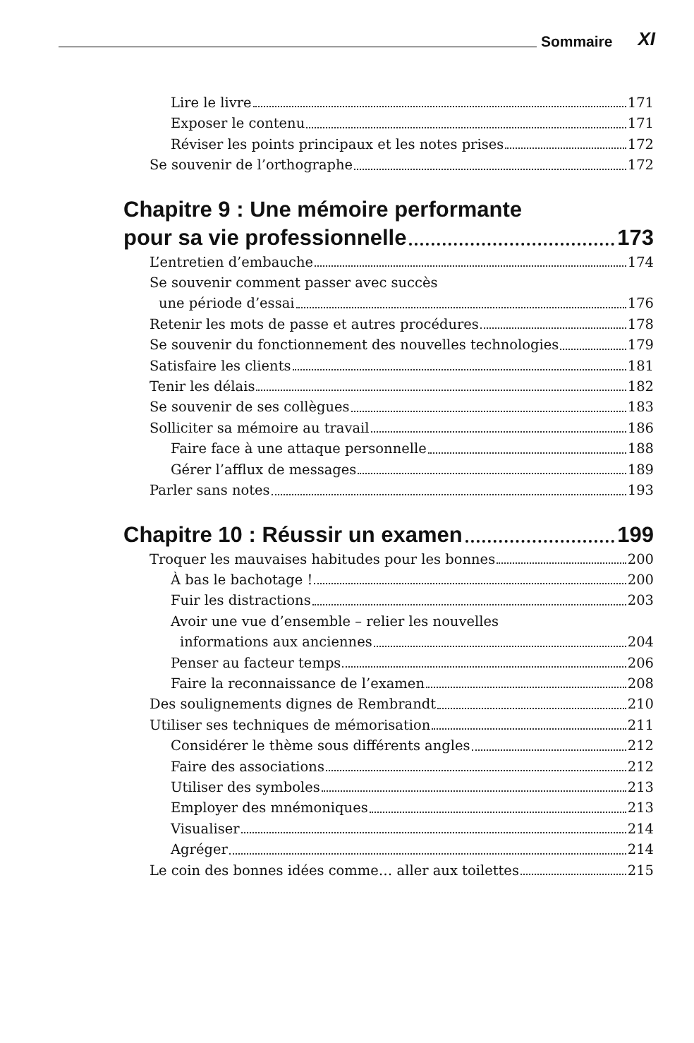Sommaire XI
Lire le livre 171
Exposer le contenu 171
Réviser les points principaux et les notes prises 172
Se souvenir de l’orthographe 172
Chapitre 9 : Une mémoire performante
pour sa vie professionnelle 173
L’entretien d’embauche 174
Se souvenir comment passer avec succès
une période d’essai 176
Retenir les mots de passe et autres procédures 178
Se souvenir du fonctionnement des nouvelles technologies 179
Satisfaire les clients 181
Tenir les délais 182
Se souvenir de ses collègues 183
Solliciter sa mémoire au travail 186
Faire face à une attaque personnelle 188
Gérer l’afflux de messages 189
Parler sans notes 193
Chapitre 10 : Réussir un examen 199
Troquer les mauvaises habitudes pour les bonnes 200
À bas le bachotage ! 200
Fuir les distractions 203
Avoir une vue d’ensemble – relier les nouvelles
informations aux anciennes 204
Penser au facteur temps 206
Faire la reconnaissance de l’examen 208
Des soulignements dignes de Rembrandt 210
Utiliser ses techniques de mémorisation 211
Considérer le thème sous différents angles 212
Faire des associations 212
Utiliser des symboles 213
Employer des mnémoniques 213
Visualiser 214
Agréger 214
Le coin des bonnes idées comme… aller aux toilettes 215